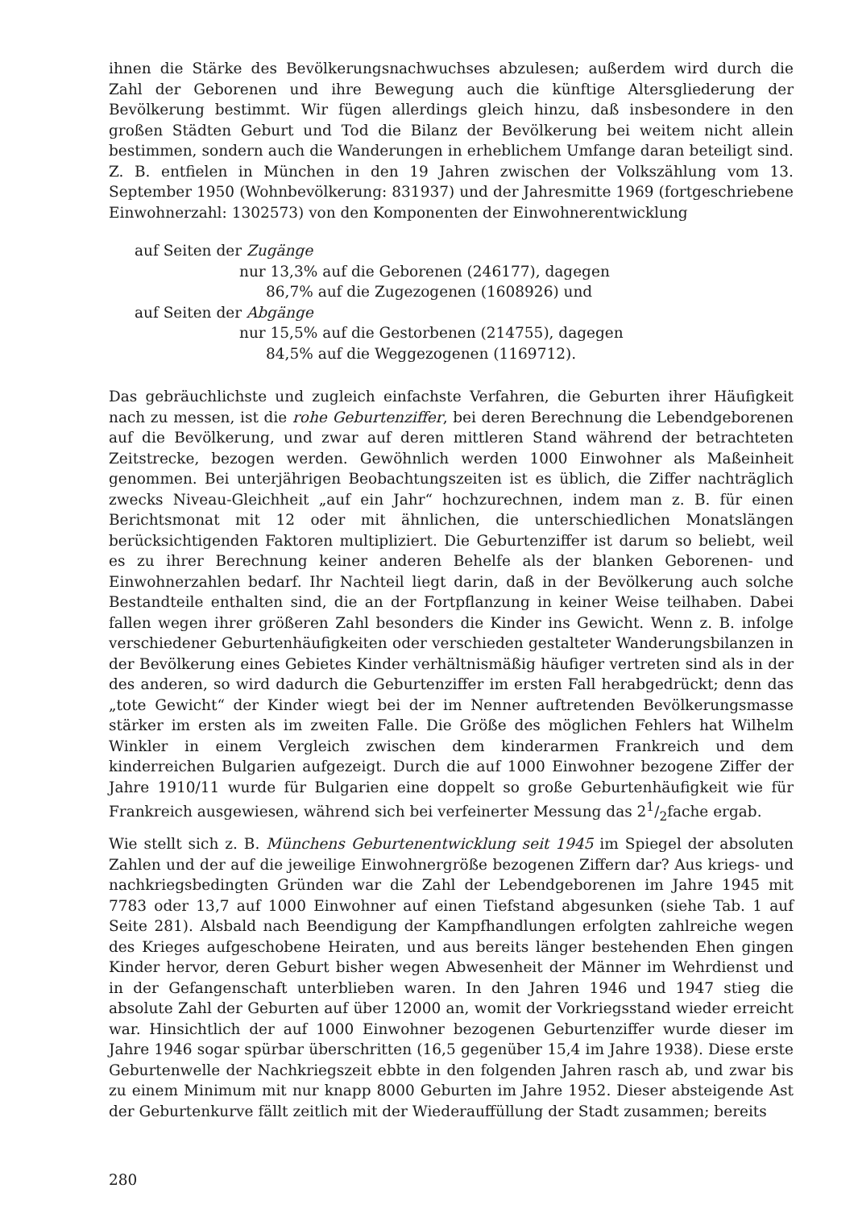ihnen die Stärke des Bevölkerungsnachwuchses abzulesen; außerdem wird durch die Zahl der Geborenen und ihre Bewegung auch die künftige Altersgliederung der Bevölkerung bestimmt. Wir fügen allerdings gleich hinzu, daß insbesondere in den großen Städten Geburt und Tod die Bilanz der Bevölkerung bei weitem nicht allein bestimmen, sondern auch die Wanderungen in erheblichem Umfange daran beteiligt sind. Z. B. entfielen in München in den 19 Jahren zwischen der Volkszählung vom 13. September 1950 (Wohnbevölkerung: 831937) und der Jahresmitte 1969 (fortgeschriebene Einwohnerzahl: 1302573) von den Komponenten der Einwohnerentwicklung
auf Seiten der Zugänge
nur 13,3% auf die Geborenen (246177), dagegen
86,7% auf die Zugezogenen (1608926) und
auf Seiten der Abgänge
nur 15,5% auf die Gestorbenen (214755), dagegen
84,5% auf die Weggezogenen (1169712).
Das gebräuchlichste und zugleich einfachste Verfahren, die Geburten ihrer Häufigkeit nach zu messen, ist die rohe Geburtenziffer, bei deren Berechnung die Lebendgeborenen auf die Bevölkerung, und zwar auf deren mittleren Stand während der betrachteten Zeitstrecke, bezogen werden. Gewöhnlich werden 1000 Einwohner als Maßeinheit genommen. Bei unterjährigen Beobachtungszeiten ist es üblich, die Ziffer nachträglich zwecks Niveau-Gleichheit „auf ein Jahr“ hochzurechnen, indem man z. B. für einen Berichtsmonat mit 12 oder mit ähnlichen, die unterschiedlichen Monatslängen berücksichtigenden Faktoren multipliziert. Die Geburtenziffer ist darum so beliebt, weil es zu ihrer Berechnung keiner anderen Behelfe als der blanken Geborenen- und Einwohnerzahlen bedarf. Ihr Nachteil liegt darin, daß in der Bevölkerung auch solche Bestandteile enthalten sind, die an der Fortpflanzung in keiner Weise teilhaben. Dabei fallen wegen ihrer größeren Zahl besonders die Kinder ins Gewicht. Wenn z. B. infolge verschiedener Geburtenhäufigkeiten oder verschieden gestalteter Wanderungsbilanzen in der Bevölkerung eines Gebietes Kinder verhältnismäßig häufiger vertreten sind als in der des anderen, so wird dadurch die Geburtenziffer im ersten Fall herabgedrückt; denn das „tote Gewicht“ der Kinder wiegt bei der im Nenner auftretenden Bevölkerungsmasse stärker im ersten als im zweiten Falle. Die Größe des möglichen Fehlers hat Wilhelm Winkler in einem Vergleich zwischen dem kinderarmen Frankreich und dem kinderreichen Bulgarien aufgezeigt. Durch die auf 1000 Einwohner bezogene Ziffer der Jahre 1910/11 wurde für Bulgarien eine doppelt so große Geburtenhäufigkeit wie für Frankreich ausgewiesen, während sich bei verfeinerter Messung das 21/2fache ergab.
Wie stellt sich z. B. Münchens Geburtenentwicklung seit 1945 im Spiegel der absoluten Zahlen und der auf die jeweilige Einwohnergröße bezogenen Ziffern dar? Aus kriegs- und nachkriegsbedingten Gründen war die Zahl der Lebendgeborenen im Jahre 1945 mit 7783 oder 13,7 auf 1000 Einwohner auf einen Tiefstand abgesunken (siehe Tab. 1 auf Seite 281). Alsbald nach Beendigung der Kampfhandlungen erfolgten zahlreiche wegen des Krieges aufgeschobene Heiraten, und aus bereits länger bestehenden Ehen gingen Kinder hervor, deren Geburt bisher wegen Abwesenheit der Männer im Wehrdienst und in der Gefangenschaft unterblieben waren. In den Jahren 1946 und 1947 stieg die absolute Zahl der Geburten auf über 12000 an, womit der Vorkriegsstand wieder erreicht war. Hinsichtlich der auf 1000 Einwohner bezogenen Geburtenziffer wurde dieser im Jahre 1946 sogar spürbar überschritten (16,5 gegenüber 15,4 im Jahre 1938). Diese erste Geburtenwelle der Nachkriegszeit ebbte in den folgenden Jahren rasch ab, und zwar bis zu einem Minimum mit nur knapp 8000 Geburten im Jahre 1952. Dieser absteigende Ast der Geburtenkurve fällt zeitlich mit der Wiederauffüllung der Stadt zusammen; bereits
280